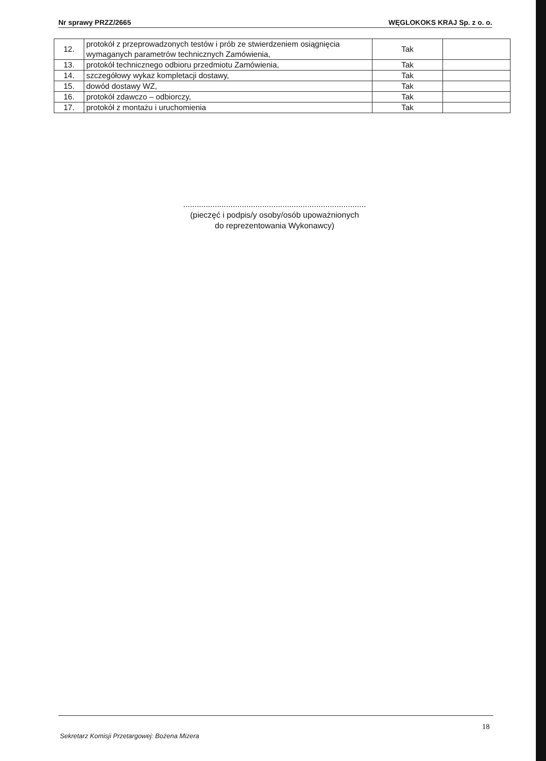Nr sprawy PRZZ/2665 WĘGLOKOKS KRAJ Sp. z o. o.
| 12. | protokół z przeprowadzonych testów i prób ze stwierdzeniem osiągnięcia wymaganych parametrów technicznych Zamówienia, | Tak | |
| 13. | protokół technicznego odbioru przedmiotu Zamówienia, | Tak | |
| 14. | szczegółowy wykaz kompletacji dostawy, | Tak | |
| 15. | dowód dostawy WZ, | Tak | |
| 16. | protokół zdawczo – odbiorczy, | Tak | |
| 17. | protokół z montażu i uruchomienia | Tak | |
.................................................................................
(pieczęć i podpis/y osoby/osób upoważnionych
do reprezentowania Wykonawcy)
18
Sekretarz Komisji Przetargowej: Bożena Mizera